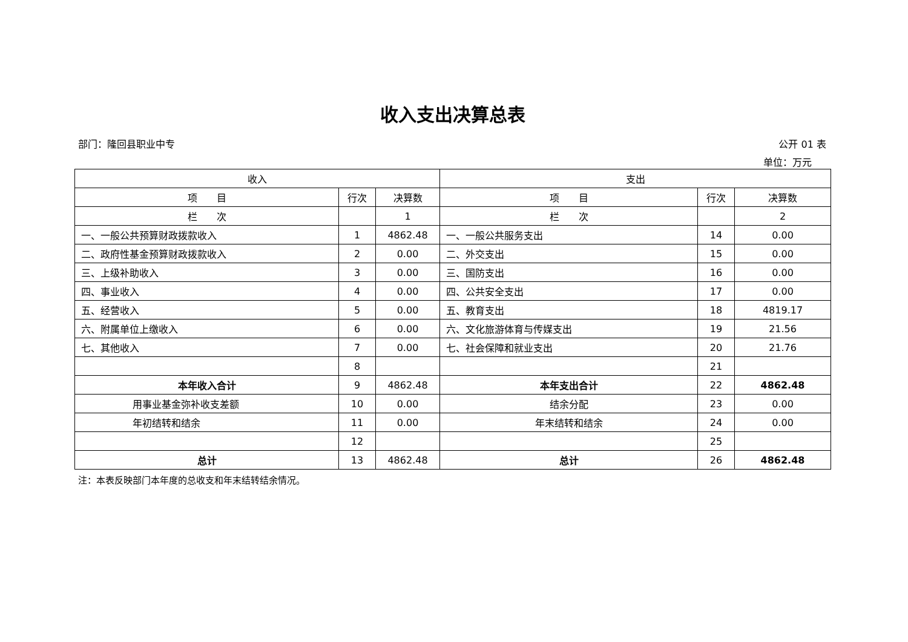收入支出决算总表
部门：隆回县职业中专 公开 01 表
单位：万元
| 收入 | | | 支出 | | |
| --- | --- | --- | --- | --- | --- |
| 项 目 | 行次 | 决算数 | 项 目 | 行次 | 决算数 |
| 栏 次 | | 1 | 栏 次 | | 2 |
| 一、一般公共预算财政拨款收入 | 1 | 4862.48 | 一、一般公共服务支出 | 14 | 0.00 |
| 二、政府性基金预算财政拨款收入 | 2 | 0.00 | 二、外交支出 | 15 | 0.00 |
| 三、上级补助收入 | 3 | 0.00 | 三、国防支出 | 16 | 0.00 |
| 四、事业收入 | 4 | 0.00 | 四、公共安全支出 | 17 | 0.00 |
| 五、经营收入 | 5 | 0.00 | 五、教育支出 | 18 | 4819.17 |
| 六、附属单位上缴收入 | 6 | 0.00 | 六、文化旅游体育与传媒支出 | 19 | 21.56 |
| 七、其他收入 | 7 | 0.00 | 七、社会保障和就业支出 | 20 | 21.76 |
| | 8 | | | 21 | |
| 本年收入合计 | 9 | 4862.48 | 本年支出合计 | 22 | 4862.48 |
| 用事业基金弥补收支差额 | 10 | 0.00 | 结余分配 | 23 | 0.00 |
| 年初结转和结余 | 11 | 0.00 | 年末结转和结余 | 24 | 0.00 |
| | 12 | | | 25 | |
| 总计 | 13 | 4862.48 | 总计 | 26 | 4862.48 |
注：本表反映部门本年度的总收支和年末结转结余情况。